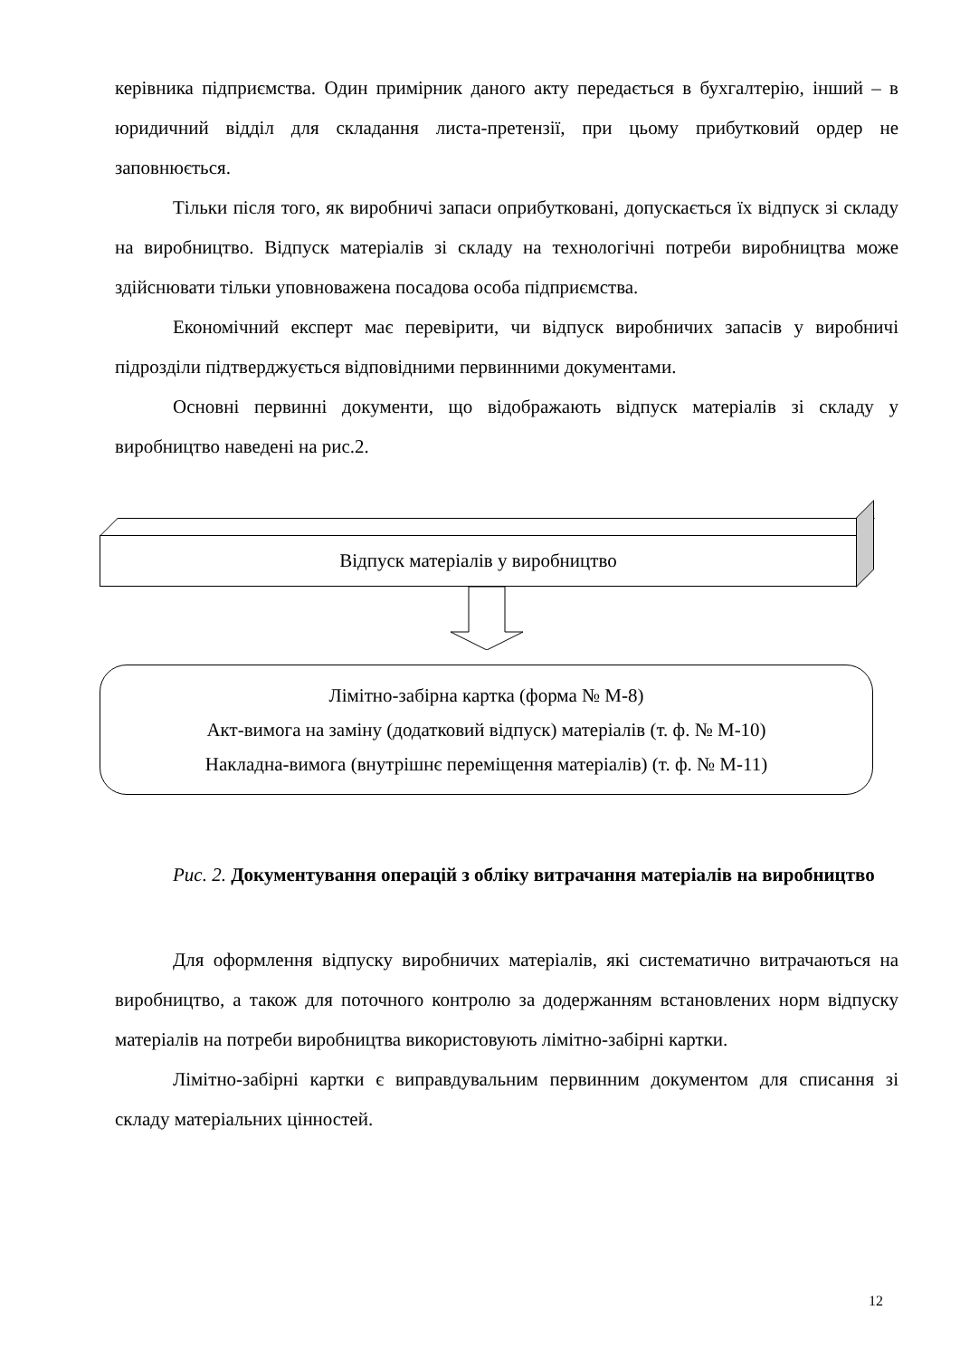керівника підприємства. Один примірник даного акту передається в бухгалтерію, інший – в юридичний відділ для складання листа-претензії, при цьому прибутковий ордер не заповнюється.
Тільки після того, як виробничі запаси оприбутковані, допускається їх відпуск зі складу на виробництво. Відпуск матеріалів зі складу на технологічні потреби виробництва може здійснювати тільки уповноважена посадова особа підприємства.
Економічний експерт має перевірити, чи відпуск виробничих запасів у виробничі підрозділи підтверджується відповідними первинними документами.
Основні первинні документи, що відображають відпуск матеріалів зі складу у виробництво наведені на рис.2.
Відпуск матеріалів у виробництво
Лімітно-забірна картка (форма № М-8)
Акт-вимога на заміну (додатковий відпуск) матеріалів (т. ф. № М-10)
Накладна-вимога (внутрішнє переміщення матеріалів) (т. ф. № М-11)
Рис. 2. Документування операцій з обліку витрачання матеріалів на виробництво
Для оформлення відпуску виробничих матеріалів, які систематично витрачаються на виробництво, а також для поточного контролю за додержанням встановлених норм відпуску матеріалів на потреби виробництва використовують лімітно-забірні картки.
Лімітно-забірні картки є виправдувальним первинним документом для списання зі складу матеріальних цінностей.
12